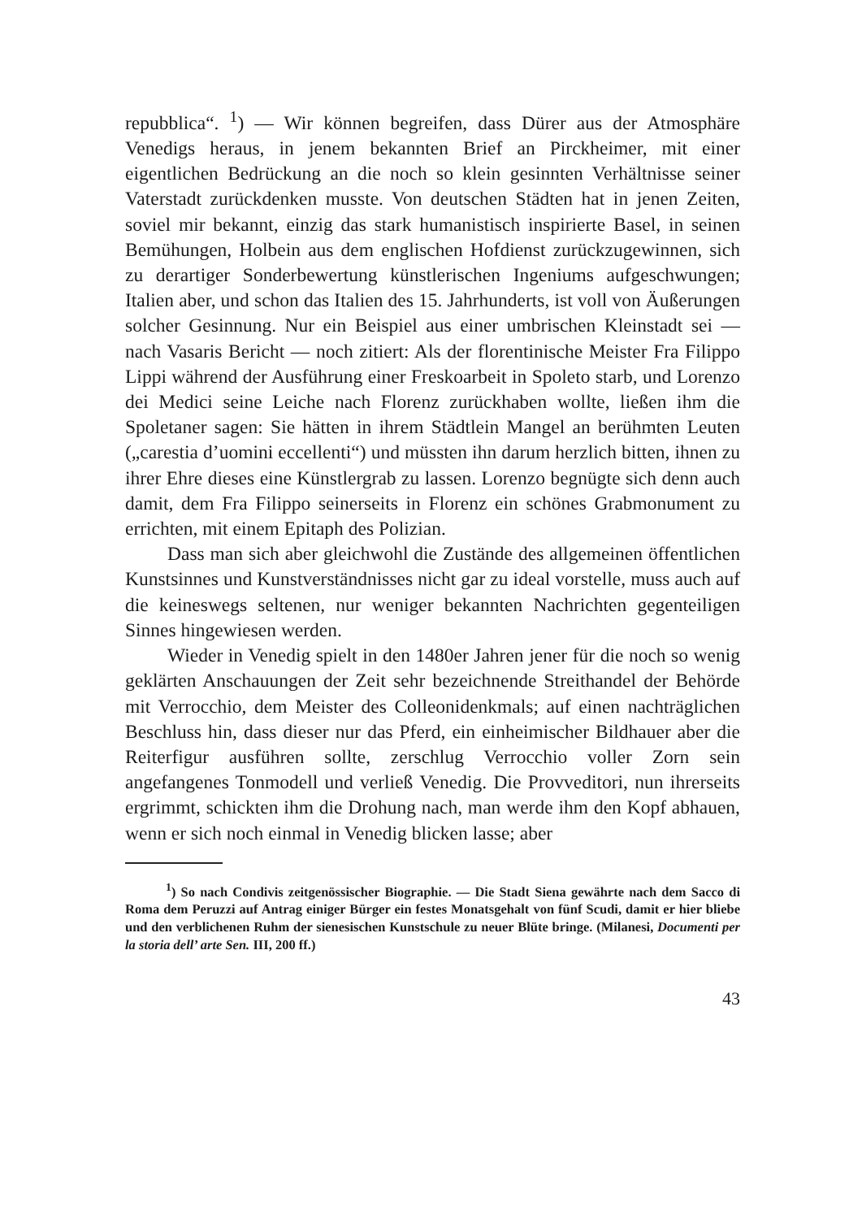repubblica“. <sup>1</sup>) — Wir können begreifen, dass Dürer aus der Atmosphäre Venedigs heraus, in jenem bekannten Brief an Pirckheimer, mit einer eigentlichen Bedrückung an die noch so klein gesinnten Verhältnisse seiner Vaterstadt zurückdenken musste. Von deutschen Städten hat in jenen Zeiten, soviel mir bekannt, einzig das stark humanistisch inspirierte Basel, in seinen Bemühungen, Holbein aus dem englischen Hofdienst zurückzugewinnen, sich zu derartiger Sonderbewertung künstlerischen Ingeniums aufgeschwungen; Italien aber, und schon das Italien des 15. Jahrhunderts, ist voll von Äußerungen solcher Gesinnung. Nur ein Beispiel aus einer umbrischen Kleinstadt sei — nach Vasaris Bericht — noch zitiert: Als der florentinische Meister Fra Filippo Lippi während der Ausführung einer Freskoarbeit in Spoleto starb, und Lorenzo dei Medici seine Leiche nach Florenz zurückhaben wollte, ließen ihm die Spoletaner sagen: Sie hätten in ihrem Städtlein Mangel an berühmten Leuten („carestia d’uomini eccellenti“) und müssten ihn darum herzlich bitten, ihnen zu ihrer Ehre dieses eine Künstlergrab zu lassen. Lorenzo begnügte sich denn auch damit, dem Fra Filippo seinerseits in Florenz ein schönes Grabmonument zu errichten, mit einem Epitaph des Polizian.
Dass man sich aber gleichwohl die Zustände des allgemeinen öffentlichen Kunstsinnes und Kunstverständnisses nicht gar zu ideal vorstelle, muss auch auf die keineswegs seltenen, nur weniger bekannten Nachrichten gegenteiligen Sinnes hingewiesen werden.
Wieder in Venedig spielt in den 1480er Jahren jener für die noch so wenig geklärten Anschauungen der Zeit sehr bezeichnende Streithandel der Behörde mit Verrocchio, dem Meister des Colleonidenkmals; auf einen nachträglichen Beschluss hin, dass dieser nur das Pferd, ein einheimischer Bildhauer aber die Reiterfigur ausführen sollte, zerschlug Verrocchio voller Zorn sein angefangenes Tonmodell und verließ Venedig. Die Provveditori, nun ihrerseits ergrimmt, schickten ihm die Drohung nach, man werde ihm den Kopf abhauen, wenn er sich noch einmal in Venedig blicken lasse; aber
<sup>1</sup>) So nach Condivis zeitgenössischer Biographie. — Die Stadt Siena gewährte nach dem Sacco di Roma dem Peruzzi auf Antrag einiger Bürger ein festes Monatsgehalt von fünf Scudi, damit er hier bliebe und den verblichenen Ruhm der sienesischen Kunstschule zu neuer Blüte bringe. (Milanesi, Documenti per la storia dell’ arte Sen. III, 200 ff.)
43